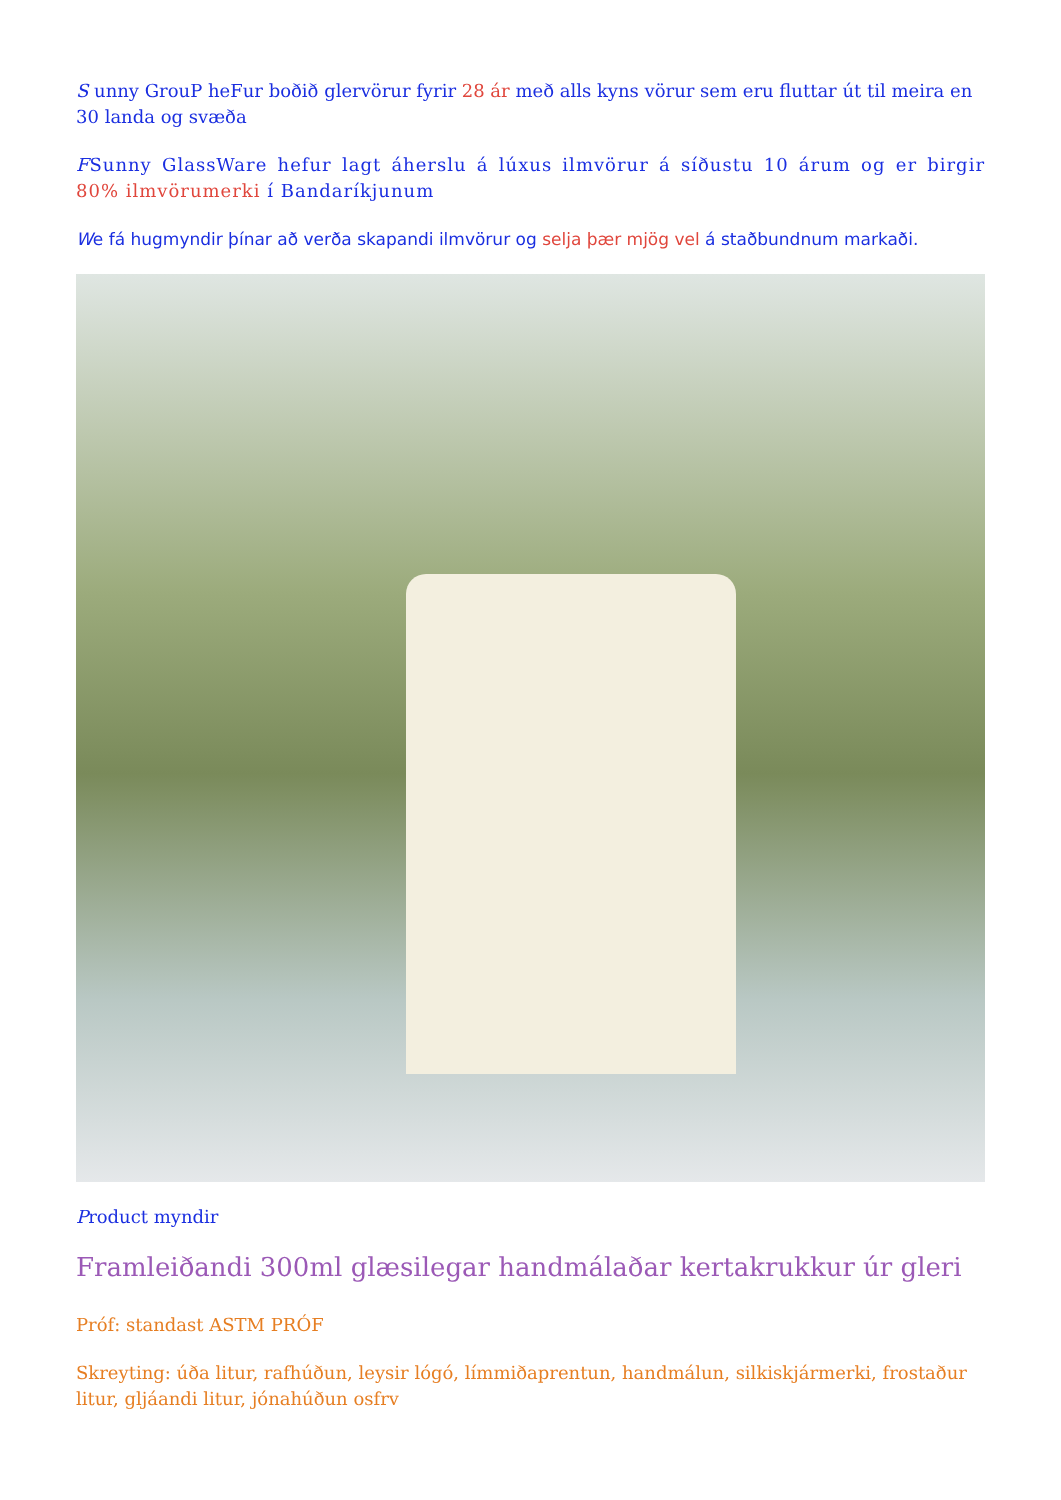S unny GrouP heFur boðið glervörur fyrir 28 ár með alls kyns vörur sem eru fluttar út til meira en 30 landa og svæða
FSunny GlassWare hefur lagt áherslu á lúxus ilmvörur á síðustu 10 árum og er birgir 80% ilmvörumerki í Bandaríkjunum
We fá hugmyndir þínar að verða skapandi ilmvörur og selja þær mjög vel á staðbundnum markaði.
Product myndir
Framleiðandi 300ml glæsilegar handmálaðar kertakrukkur úr gleri
Próf: standast ASTM PRÓF
Skreyting: úða litur, rafhúðun, leysir lógó, límmiðaprentun, handmálun, silkiskjármerki, frostaður litur, gljáandi litur, jónahúðun osfrv